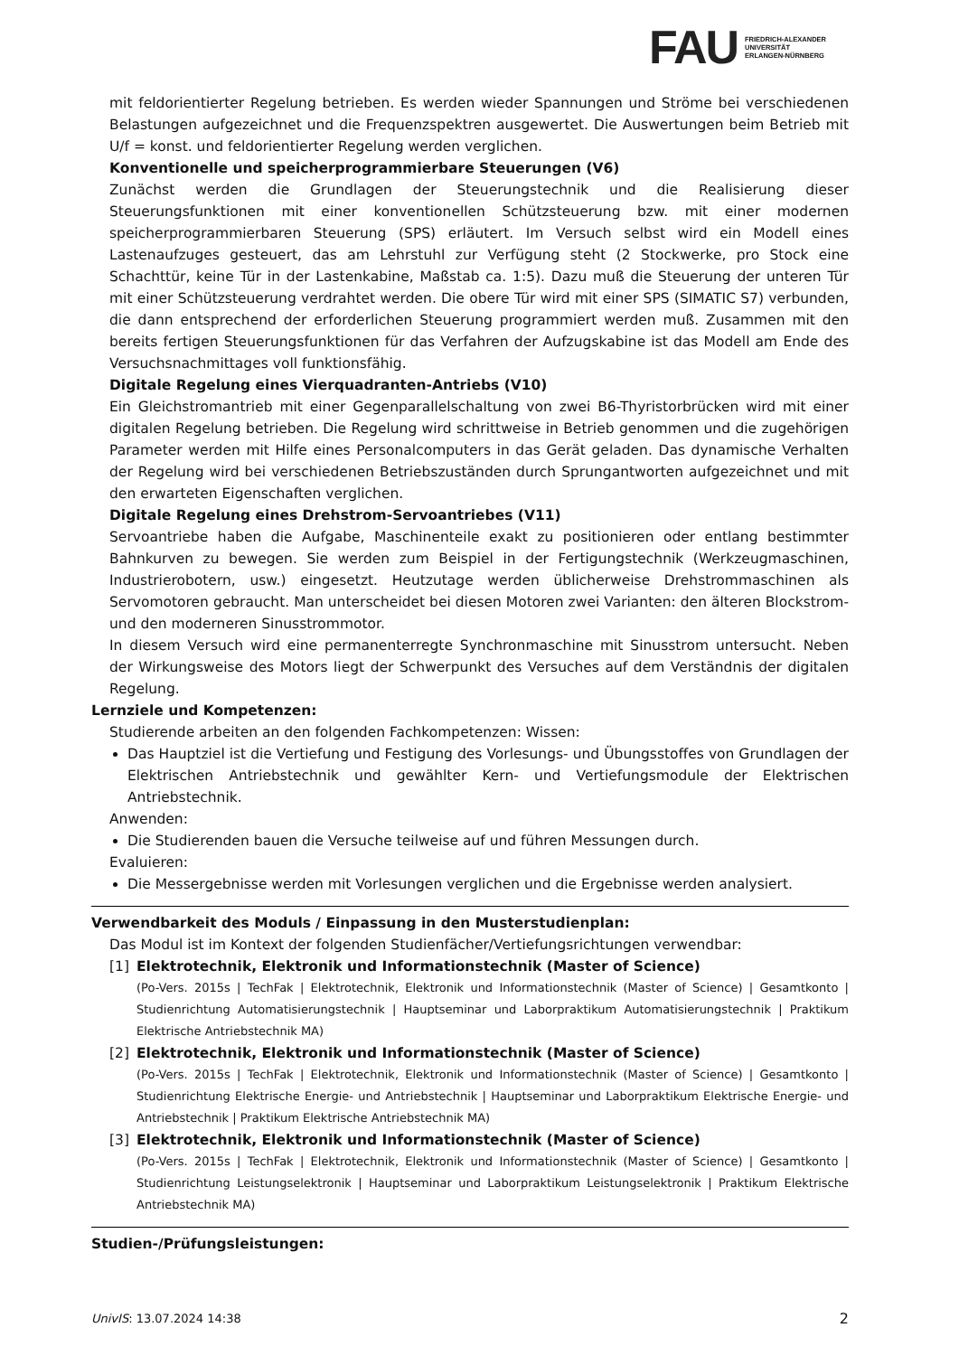FAU
FRIEDRICH-ALEXANDER
UNIVERSITÄT
ERLANGEN-NÜRNBERG
mit feldorientierter Regelung betrieben. Es werden wieder Spannungen und Ströme bei verschiedenen Belastungen aufgezeichnet und die Frequenzspektren ausgewertet. Die Auswertungen beim Betrieb mit U/f = konst. und feldorientierter Regelung werden verglichen.
Konventionelle und speicherprogrammierbare Steuerungen (V6)
Zunächst werden die Grundlagen der Steuerungstechnik und die Realisierung dieser Steuerungsfunktionen mit einer konventionellen Schützsteuerung bzw. mit einer modernen speicherprogrammierbaren Steuerung (SPS) erläutert. Im Versuch selbst wird ein Modell eines Lastenaufzuges gesteuert, das am Lehrstuhl zur Verfügung steht (2 Stockwerke, pro Stock eine Schachttür, keine Tür in der Lastenkabine, Maßstab ca. 1:5). Dazu muß die Steuerung der unteren Tür mit einer Schützsteuerung verdrahtet werden. Die obere Tür wird mit einer SPS (SIMATIC S7) verbunden, die dann entsprechend der erforderlichen Steuerung programmiert werden muß. Zusammen mit den bereits fertigen Steuerungsfunktionen für das Verfahren der Aufzugskabine ist das Modell am Ende des Versuchsnachmittages voll funktionsfähig.
Digitale Regelung eines Vierquadranten-Antriebs (V10)
Ein Gleichstromantrieb mit einer Gegenparallelschaltung von zwei B6-Thyristorbrücken wird mit einer digitalen Regelung betrieben. Die Regelung wird schrittweise in Betrieb genommen und die zugehörigen Parameter werden mit Hilfe eines Personalcomputers in das Gerät geladen. Das dynamische Verhalten der Regelung wird bei verschiedenen Betriebszuständen durch Sprungantworten aufgezeichnet und mit den erwarteten Eigenschaften verglichen.
Digitale Regelung eines Drehstrom-Servoantriebes (V11)
Servoantriebe haben die Aufgabe, Maschinenteile exakt zu positionieren oder entlang bestimmter Bahnkurven zu bewegen. Sie werden zum Beispiel in der Fertigungstechnik (Werkzeugmaschinen, Industrierobotern, usw.) eingesetzt. Heutzutage werden üblicherweise Drehstrommaschinen als Servomotoren gebraucht. Man unterscheidet bei diesen Motoren zwei Varianten: den älteren Blockstrom- und den moderneren Sinusstrommotor.
In diesem Versuch wird eine permanenterregte Synchronmaschine mit Sinusstrom untersucht. Neben der Wirkungsweise des Motors liegt der Schwerpunkt des Versuches auf dem Verständnis der digitalen Regelung.
Lernziele und Kompetenzen:
Studierende arbeiten an den folgenden Fachkompetenzen: Wissen:
Das Hauptziel ist die Vertiefung und Festigung des Vorlesungs- und Übungsstoffes von Grundlagen der Elektrischen Antriebstechnik und gewählter Kern- und Vertiefungsmodule der Elektrischen Antriebstechnik.
Anwenden:
Die Studierenden bauen die Versuche teilweise auf und führen Messungen durch.
Evaluieren:
Die Messergebnisse werden mit Vorlesungen verglichen und die Ergebnisse werden analysiert.
Verwendbarkeit des Moduls / Einpassung in den Musterstudienplan:
Das Modul ist im Kontext der folgenden Studienfächer/Vertiefungsrichtungen verwendbar:
[1] Elektrotechnik, Elektronik und Informationstechnik (Master of Science)
(Po-Vers. 2015s | TechFak | Elektrotechnik, Elektronik und Informationstechnik (Master of Science) | Gesamtkonto | Studienrichtung Automatisierungstechnik | Hauptseminar und Laborpraktikum Automatisierungstechnik | Praktikum Elektrische Antriebstechnik MA)
[2] Elektrotechnik, Elektronik und Informationstechnik (Master of Science)
(Po-Vers. 2015s | TechFak | Elektrotechnik, Elektronik und Informationstechnik (Master of Science) | Gesamtkonto | Studienrichtung Elektrische Energie- und Antriebstechnik | Hauptseminar und Laborpraktikum Elektrische Energie- und Antriebstechnik | Praktikum Elektrische Antriebstechnik MA)
[3] Elektrotechnik, Elektronik und Informationstechnik (Master of Science)
(Po-Vers. 2015s | TechFak | Elektrotechnik, Elektronik und Informationstechnik (Master of Science) | Gesamtkonto | Studienrichtung Leistungselektronik | Hauptseminar und Laborpraktikum Leistungselektronik | Praktikum Elektrische Antriebstechnik MA)
Studien-/Prüfungsleistungen:
UnivIS: 13.07.2024 14:38 2